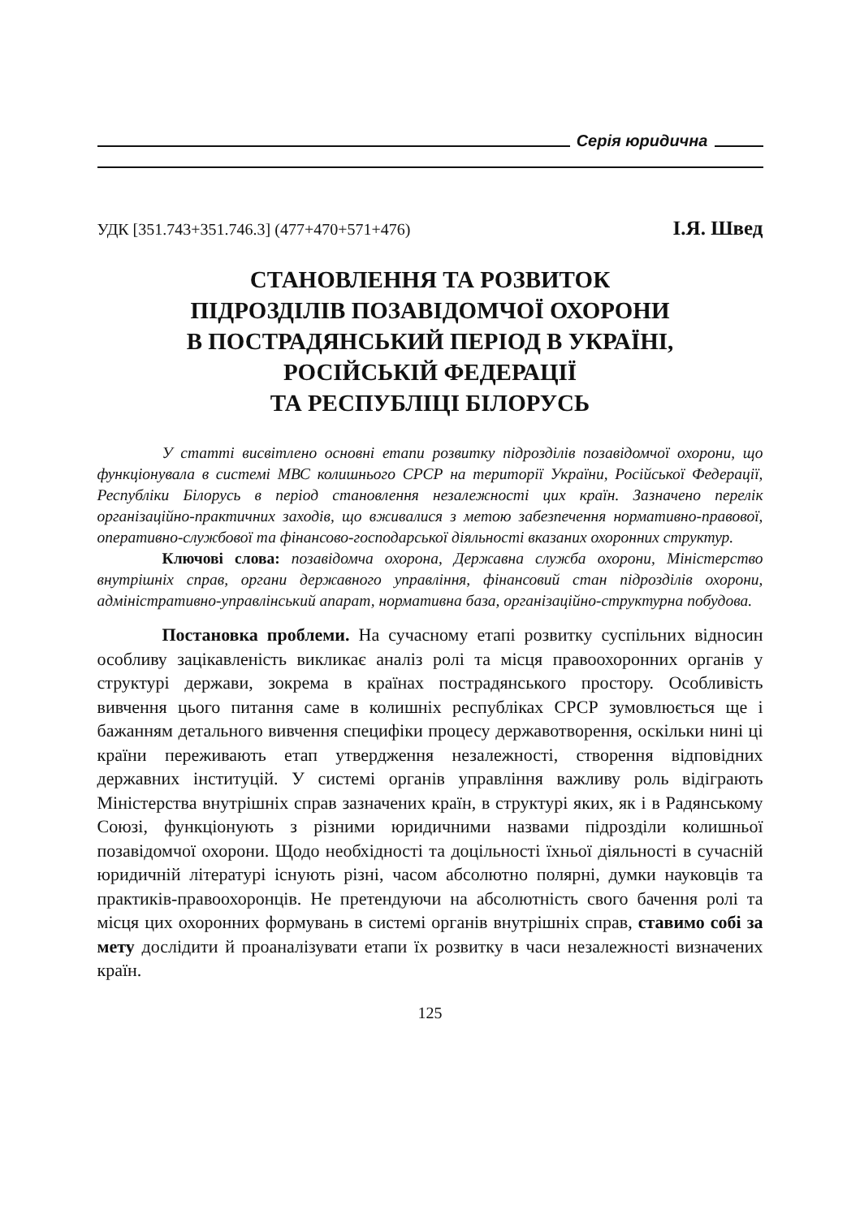Серія юридична
УДК [351.743+351.746.3] (477+470+571+476) І.Я. Швед
СТАНОВЛЕННЯ ТА РОЗВИТОК
ПІДРОЗДІЛІВ ПОЗАВІДОМЧОЇ ОХОРОНИ
В ПОСТРАДЯНСЬКИЙ ПЕРІОД В УКРАЇНІ,
РОСІЙСЬКІЙ ФЕДЕРАЦІЇ
ТА РЕСПУБЛІЦІ БІЛОРУСЬ
У статті висвітлено основні етапи розвитку підрозділів позавідомчої охорони, що функціонувала в системі МВС колишнього СРСР на території України, Російської Федерації, Республіки Білорусь в період становлення незалежності цих країн. Зазначено перелік організаційно-практичних заходів, що вживалися з метою забезпечення нормативно-правової, оперативно-службової та фінансово-господарської діяльності вказаних охоронних структур.
Ключові слова: позавідомча охорона, Державна служба охорони, Міністерство внутрішніх справ, органи державного управління, фінансовий стан підрозділів охорони, адміністративно-управлінський апарат, нормативна база, організаційно-структурна побудова.
Постановка проблеми. На сучасному етапі розвитку суспільних відносин особливу зацікавленість викликає аналіз ролі та місця правоохоронних органів у структурі держави, зокрема в країнах пострадянського простору. Особливість вивчення цього питання саме в колишніх республіках СРСР зумовлюється ще і бажанням детального вивчення специфіки процесу державотворення, оскільки нині ці країни переживають етап утвердження незалежності, створення відповідних державних інституцій. У системі органів управління важливу роль відіграють Міністерства внутрішніх справ зазначених країн, в структурі яких, як і в Радянському Союзі, функціонують з різними юридичними назвами підрозділи колишньої позавідомчої охорони. Щодо необхідності та доцільності їхньої діяльності в сучасній юридичній літературі існують різні, часом абсолютно полярні, думки науковців та практиків-правоохоронців. Не претендуючи на абсолютність свого бачення ролі та місця цих охоронних формувань в системі органів внутрішніх справ, ставимо собі за мету дослідити й проаналізувати етапи їх розвитку в часи незалежності визначених країн.
125